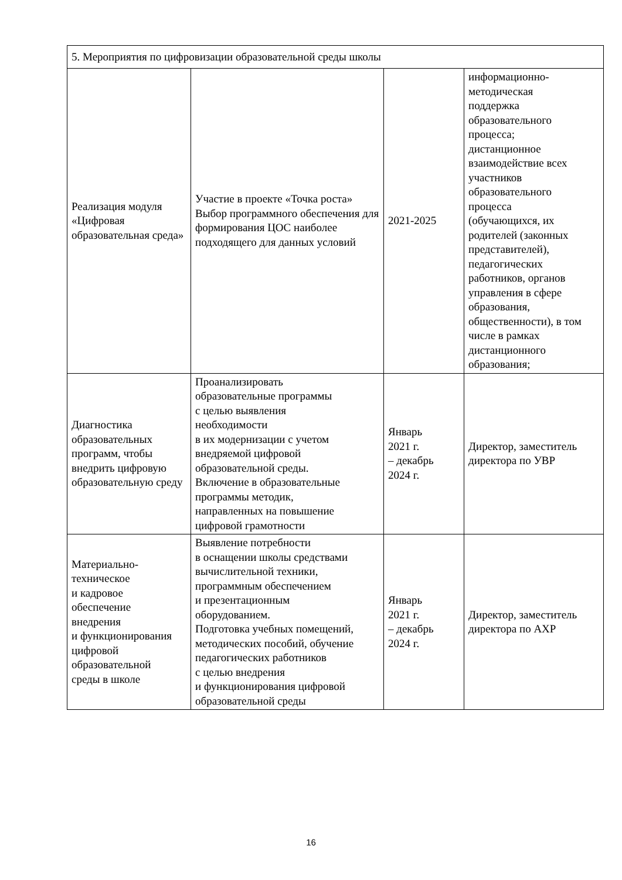| 5. Мероприятия по цифровизации образовательной среды школы | | | |
| Реализация модуля «Цифровая образовательная среда» | Участие в проекте «Точка роста» Выбор программного обеспечения для формирования ЦОС наиболее подходящего для данных условий | 2021-2025 | информационно- методическая поддержка образовательного процесса; дистанционное взаимодействие всех участников образовательного процесса (обучающихся, их родителей (законных представителей), педагогических работников, органов управления в сфере образования, общественности), в том числе в рамках дистанционного образования; |
| Диагностика образовательных программ, чтобы внедрить цифровую образовательную среду | Проанализировать образовательные программы с целью выявления необходимости в их модернизации с учетом внедряемой цифровой образовательной среды. Включение в образовательные программы методик, направленных на повышение цифровой грамотности | Январь 2021 г. – декабрь 2024 г. | Директор, заместитель директора по УВР |
| Материально- техническое и кадровое обеспечение внедрения и функционирования цифровой образовательной среды в школе | Выявление потребности в оснащении школы средствами вычислительной техники, программным обеспечением и презентационным оборудованием. Подготовка учебных помещений, методических пособий, обучение педагогических работников с целью внедрения и функционирования цифровой образовательной среды | Январь 2021 г. – декабрь 2024 г. | Директор, заместитель директора по АХР |
16